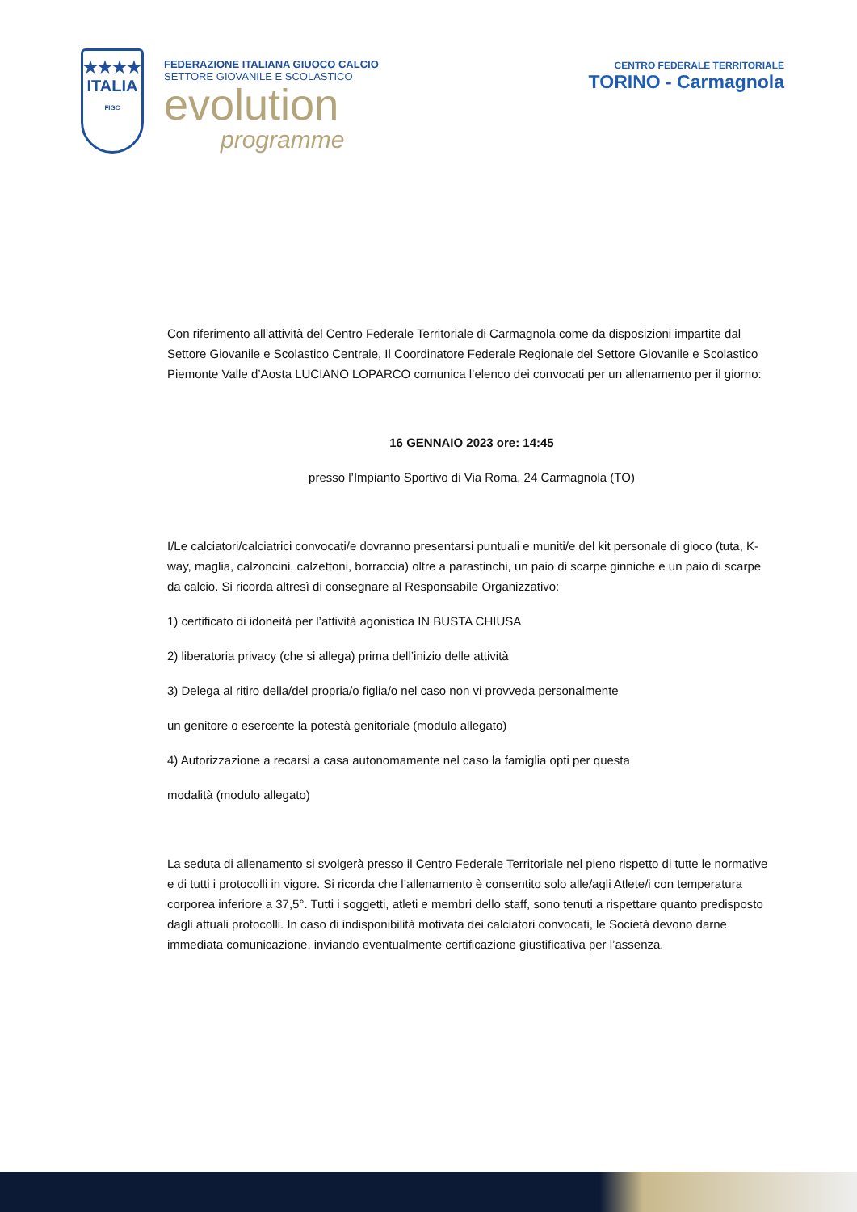★★★★
ITALIA
FIGC
FEDERAZIONE ITALIANA GIUOCO CALCIO
SETTORE GIOVANILE E SCOLASTICO
evolution
programme
CENTRO FEDERALE TERRITORIALE
TORINO - Carmagnola
Con riferimento all’attività del Centro Federale Territoriale di Carmagnola come da disposizioni impartite dal Settore Giovanile e Scolastico Centrale, Il Coordinatore Federale Regionale del Settore Giovanile e Scolastico Piemonte Valle d’Aosta LUCIANO LOPARCO comunica l’elenco dei convocati per un allenamento per il giorno:
16 GENNAIO 2023 ore: 14:45
presso l’Impianto Sportivo di Via Roma, 24 Carmagnola (TO)
I/Le calciatori/calciatrici convocati/e dovranno presentarsi puntuali e muniti/e del kit personale di gioco (tuta, K-way, maglia, calzoncini, calzettoni, borraccia) oltre a parastinchi, un paio di scarpe ginniche e un paio di scarpe da calcio. Si ricorda altresì di consegnare al Responsabile Organizzativo:
1) certificato di idoneità per l’attività agonistica IN BUSTA CHIUSA
2) liberatoria privacy (che si allega) prima dell’inizio delle attività
3) Delega al ritiro della/del propria/o figlia/o nel caso non vi provveda personalmente
un genitore o esercente la potestà genitoriale (modulo allegato)
4) Autorizzazione a recarsi a casa autonomamente nel caso la famiglia opti per questa
modalità (modulo allegato)
La seduta di allenamento si svolgerà presso il Centro Federale Territoriale nel pieno rispetto di tutte le normative e di tutti i protocolli in vigore. Si ricorda che l’allenamento è consentito solo alle/agli Atlete/i con temperatura corporea inferiore a 37,5°. Tutti i soggetti, atleti e membri dello staff, sono tenuti a rispettare quanto predisposto dagli attuali protocolli. In caso di indisponibilità motivata dei calciatori convocati, le Società devono darne immediata comunicazione, inviando eventualmente certificazione giustificativa per l’assenza.